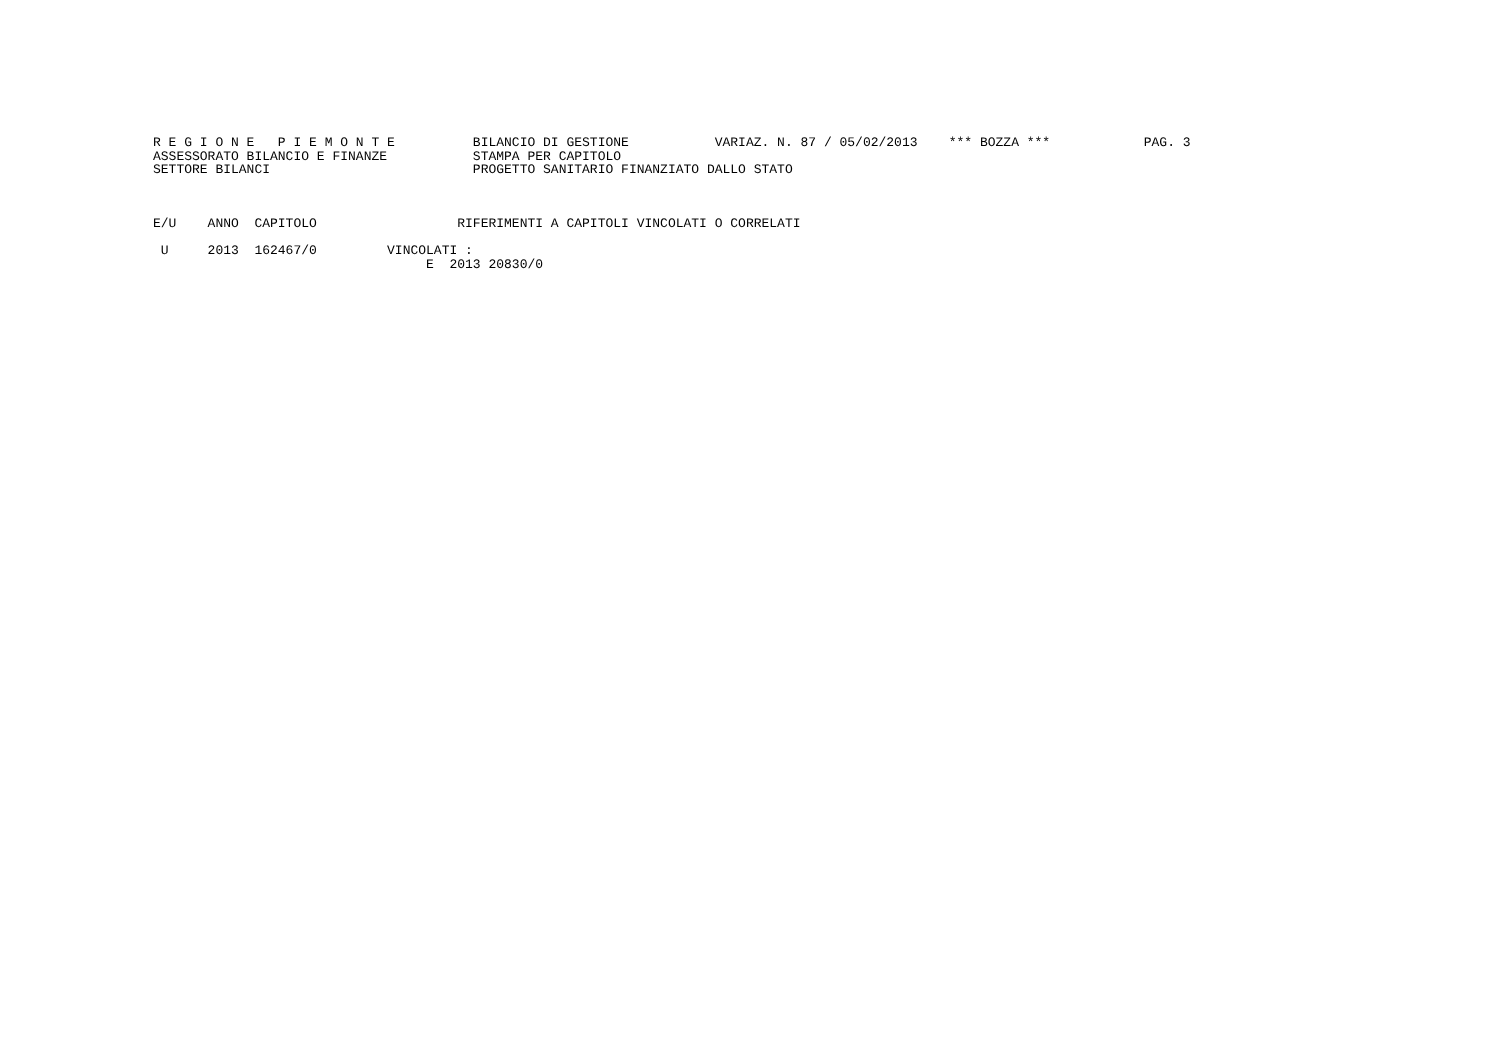R E G I O N E   P I E M O N T E          BILANCIO DI GESTIONE           VARIAZ. N. 87 / 05/02/2013    *** BOZZA ***            PAG. 3
ASSESSORATO BILANCIO E FINANZE           STAMPA PER CAPITOLO
SETTORE BILANCI                          PROGETTO SANITARIO FINANZIATO DALLO STATO
E/U    ANNO  CAPITOLO                  RIFERIMENTI A CAPITOLI VINCOLATI O CORRELATI
 U     2013  162467/0         VINCOLATI :
                                   E  2013 20830/0